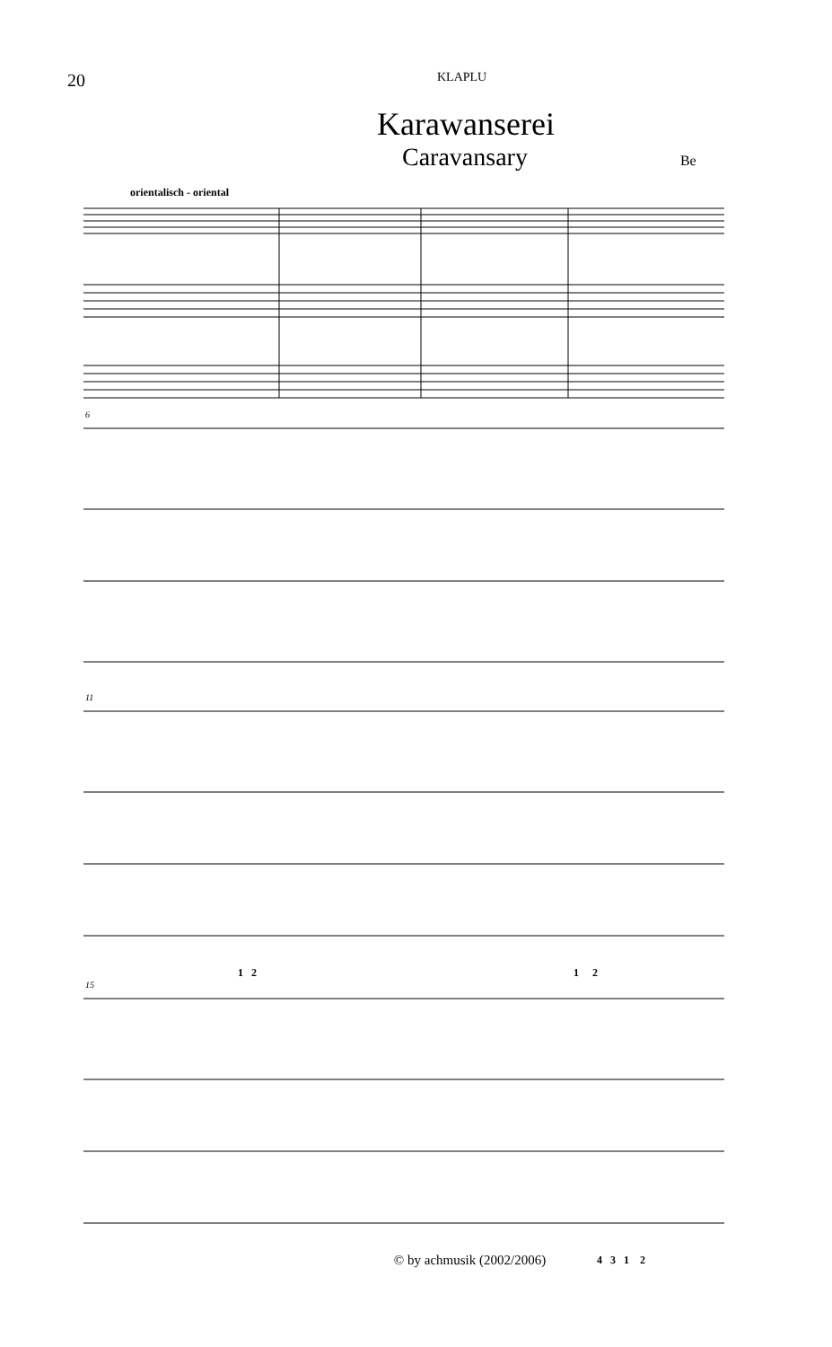20
KLAPLU
Karawanserei
Caravansary
Be
orientalisch - oriental
6
11
1 2 1 2
15
4 3 1 2
© by achmusik (2002/2006)